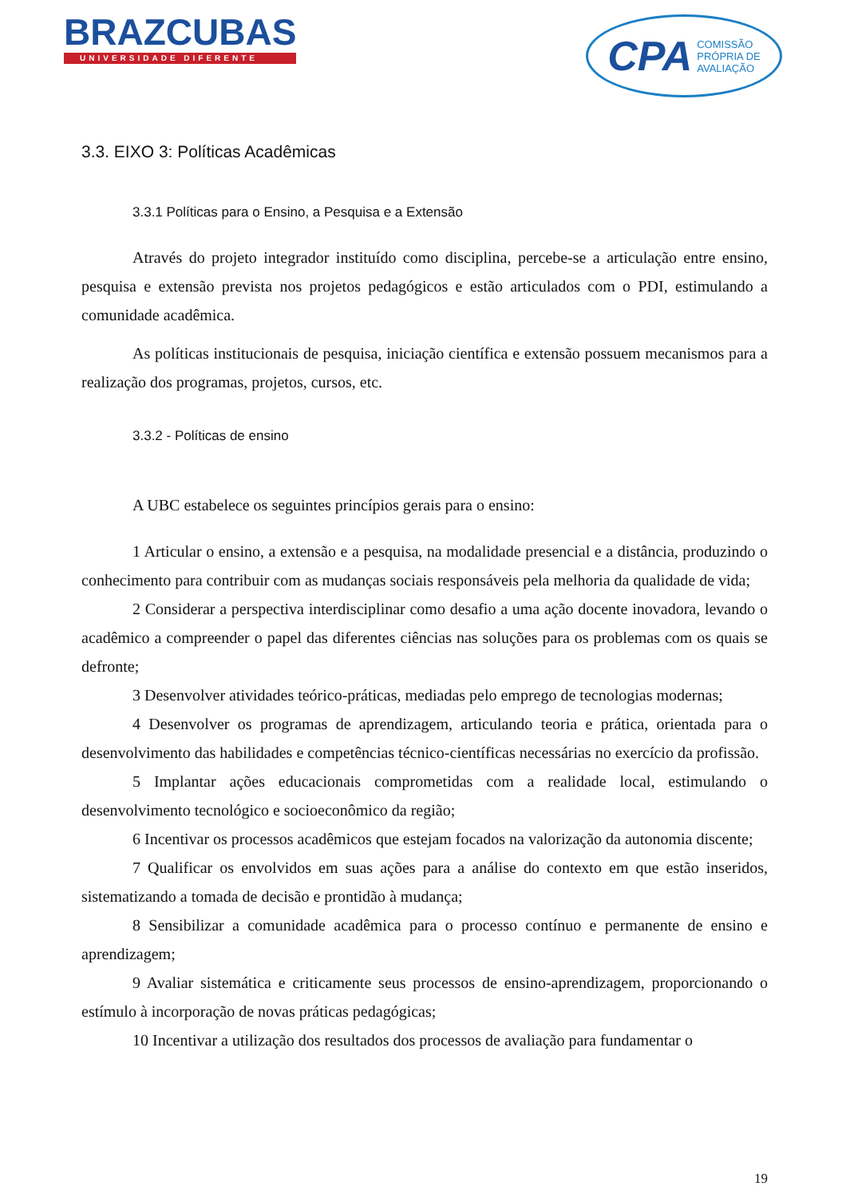BRAZCUBAS
UNIVERSIDADE DIFERENTE
CPA COMISSÃO
PRÓPRIA DE
AVALIAÇÃO
3.3. EIXO 3: Políticas Acadêmicas
3.3.1 Políticas para o Ensino, a Pesquisa e a Extensão
Através do projeto integrador instituído como disciplina, percebe-se a articulação entre ensino, pesquisa e extensão prevista nos projetos pedagógicos e estão articulados com o PDI, estimulando a comunidade acadêmica.
As políticas institucionais de pesquisa, iniciação científica e extensão possuem mecanismos para a realização dos programas, projetos, cursos, etc.
3.3.2 - Políticas de ensino
A UBC estabelece os seguintes princípios gerais para o ensino:
1 Articular o ensino, a extensão e a pesquisa, na modalidade presencial e a distância, produzindo o conhecimento para contribuir com as mudanças sociais responsáveis pela melhoria da qualidade de vida;
2 Considerar a perspectiva interdisciplinar como desafio a uma ação docente inovadora, levando o acadêmico a compreender o papel das diferentes ciências nas soluções para os problemas com os quais se defronte;
3 Desenvolver atividades teórico-práticas, mediadas pelo emprego de tecnologias modernas;
4 Desenvolver os programas de aprendizagem, articulando teoria e prática, orientada para o desenvolvimento das habilidades e competências técnico-científicas necessárias no exercício da profissão.
5 Implantar ações educacionais comprometidas com a realidade local, estimulando o desenvolvimento tecnológico e socioeconômico da região;
6 Incentivar os processos acadêmicos que estejam focados na valorização da autonomia discente;
7 Qualificar os envolvidos em suas ações para a análise do contexto em que estão inseridos, sistematizando a tomada de decisão e prontidão à mudança;
8 Sensibilizar a comunidade acadêmica para o processo contínuo e permanente de ensino e aprendizagem;
9 Avaliar sistemática e criticamente seus processos de ensino-aprendizagem, proporcionando o estímulo à incorporação de novas práticas pedagógicas;
10 Incentivar a utilização dos resultados dos processos de avaliação para fundamentar o
19